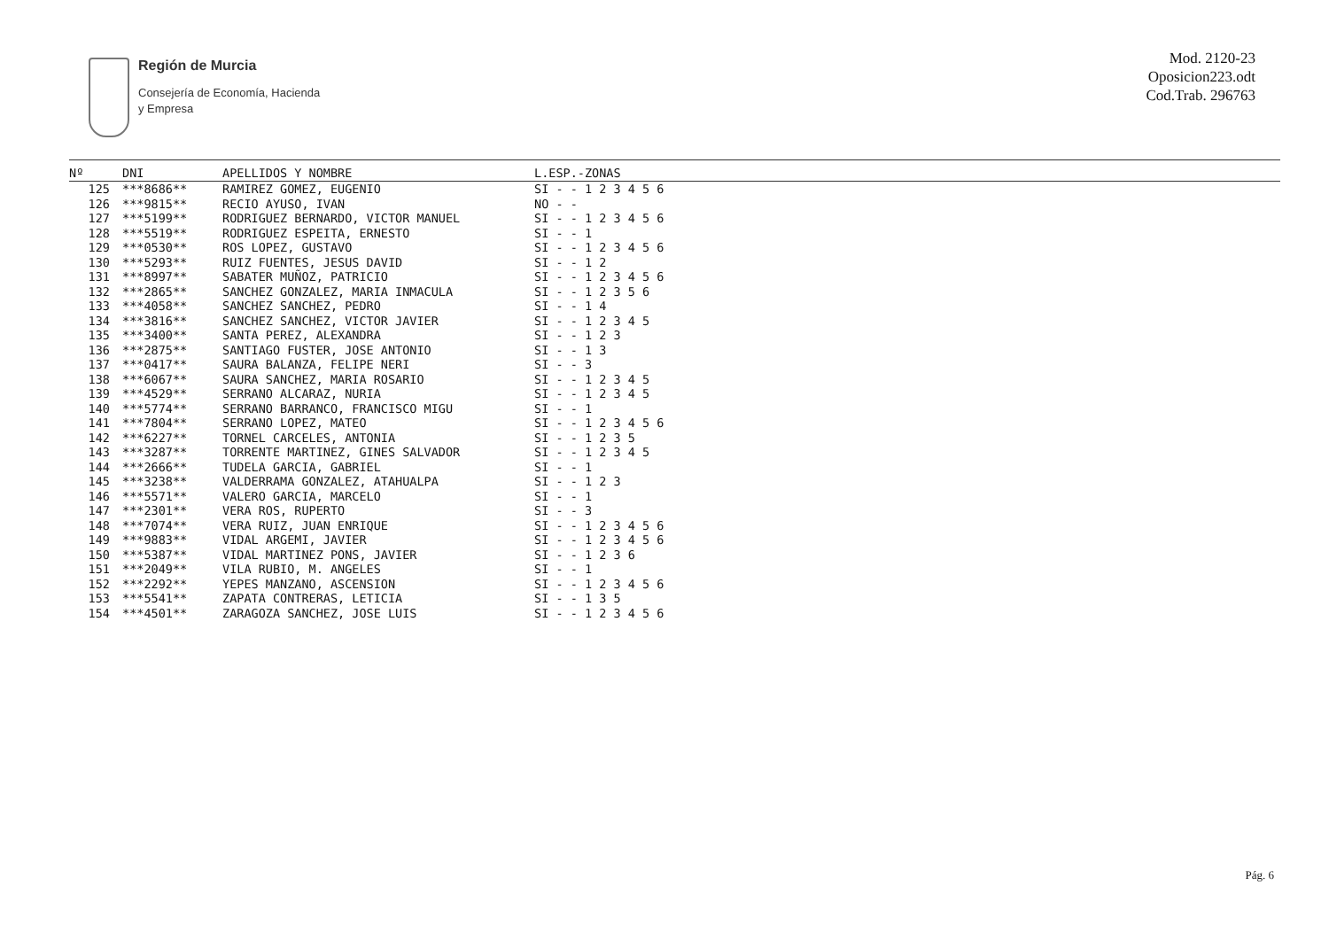Región de Murcia
Consejería de Economía, Hacienda
y Empresa
Mod. 2120-23
Oposicion223.odt
Cod.Trab. 296763
| Nº | DNI | APELLIDOS Y NOMBRE | L.ESP.-ZONAS |
| --- | --- | --- | --- |
| 125 | ***8686** | RAMIREZ GOMEZ, EUGENIO | SI - - 1 2 3 4 5 6 |
| 126 | ***9815** | RECIO AYUSO, IVAN | NO - - |
| 127 | ***5199** | RODRIGUEZ BERNARDO, VICTOR MANUEL | SI - - 1 2 3 4 5 6 |
| 128 | ***5519** | RODRIGUEZ ESPEITA, ERNESTO | SI - - 1 |
| 129 | ***0530** | ROS LOPEZ, GUSTAVO | SI - - 1 2 3 4 5 6 |
| 130 | ***5293** | RUIZ FUENTES, JESUS DAVID | SI - - 1 2 |
| 131 | ***8997** | SABATER MUÑOZ, PATRICIO | SI - - 1 2 3 4 5 6 |
| 132 | ***2865** | SANCHEZ GONZALEZ, MARIA INMACULA | SI - - 1 2 3 5 6 |
| 133 | ***4058** | SANCHEZ SANCHEZ, PEDRO | SI - - 1 4 |
| 134 | ***3816** | SANCHEZ SANCHEZ, VICTOR JAVIER | SI - - 1 2 3 4 5 |
| 135 | ***3400** | SANTA PEREZ, ALEXANDRA | SI - - 1 2 3 |
| 136 | ***2875** | SANTIAGO FUSTER, JOSE ANTONIO | SI - - 1 3 |
| 137 | ***0417** | SAURA BALANZA, FELIPE NERI | SI - - 3 |
| 138 | ***6067** | SAURA SANCHEZ, MARIA ROSARIO | SI - - 1 2 3 4 5 |
| 139 | ***4529** | SERRANO ALCARAZ, NURIA | SI - - 1 2 3 4 5 |
| 140 | ***5774** | SERRANO BARRANCO, FRANCISCO MIGU | SI - - 1 |
| 141 | ***7804** | SERRANO LOPEZ, MATEO | SI - - 1 2 3 4 5 6 |
| 142 | ***6227** | TORNEL CARCELES, ANTONIA | SI - - 1 2 3 5 |
| 143 | ***3287** | TORRENTE MARTINEZ, GINES SALVADOR | SI - - 1 2 3 4 5 |
| 144 | ***2666** | TUDELA GARCIA, GABRIEL | SI - - 1 |
| 145 | ***3238** | VALDERRAMA GONZALEZ, ATAHUALPA | SI - - 1 2 3 |
| 146 | ***5571** | VALERO GARCIA, MARCELO | SI - - 1 |
| 147 | ***2301** | VERA ROS, RUPERTO | SI - - 3 |
| 148 | ***7074** | VERA RUIZ, JUAN ENRIQUE | SI - - 1 2 3 4 5 6 |
| 149 | ***9883** | VIDAL ARGEMI, JAVIER | SI - - 1 2 3 4 5 6 |
| 150 | ***5387** | VIDAL MARTINEZ PONS, JAVIER | SI - - 1 2 3 6 |
| 151 | ***2049** | VILA RUBIO, M. ANGELES | SI - - 1 |
| 152 | ***2292** | YEPES MANZANO, ASCENSION | SI - - 1 2 3 4 5 6 |
| 153 | ***5541** | ZAPATA CONTRERAS, LETICIA | SI - - 1 3 5 |
| 154 | ***4501** | ZARAGOZA SANCHEZ, JOSE LUIS | SI - - 1 2 3 4 5 6 |
Pág. 6